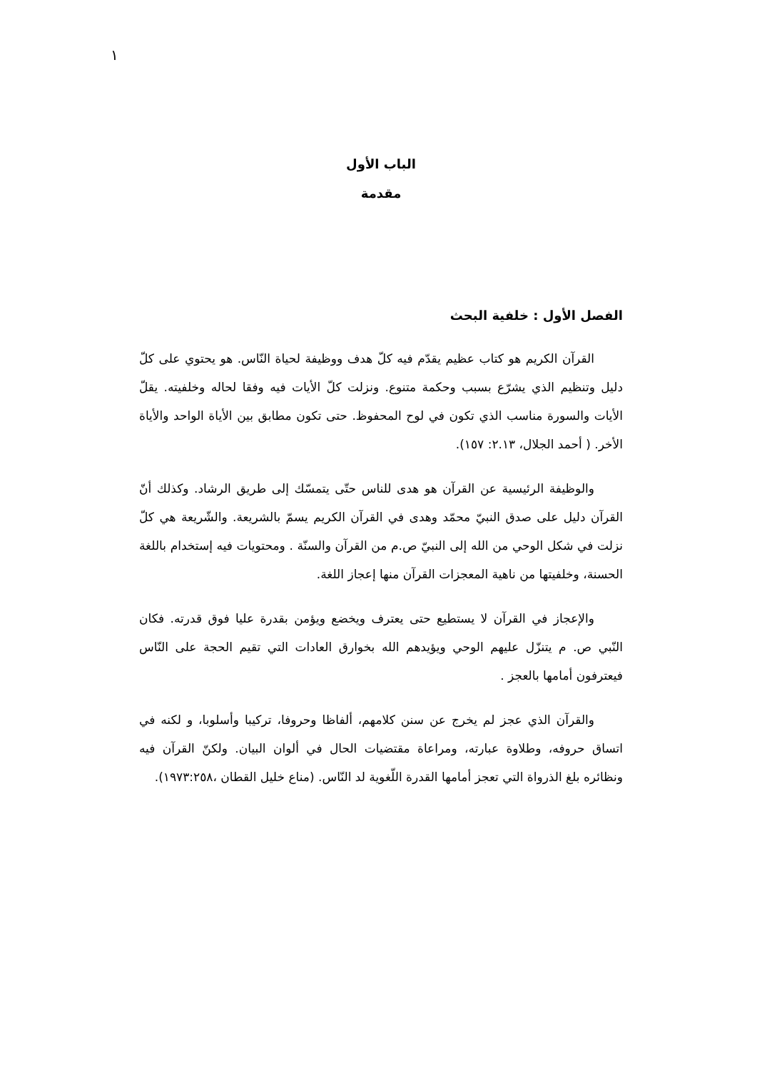١
الباب الأول
مقدمة
الفصل الأول : خلفية البحث
القرآن الكريم هو كتاب عظيم يقدّم فيه كلّ هدف ووظيفة لحياة النّاس. هو يحتوي على كلّ دليل وتنظيم الذي يشرّع بسبب وحكمة متنوع. ونزلت كلّ الأيات فيه وفقا لحاله وخلفيته. يقلّ الأيات والسورة مناسب الذي تكون في لوح المحفوظ. حتى تكون مطابق بين الأياة الواحد والأياة الأخر. ( أحمد الجلال، ٢.١٣: ١٥٧).
والوظيفة الرئيسية عن القرآن هو هدى للناس حتّى يتمسّك إلى طريق الرشاد. وكذلك أنّ القرآن دليل على صدق النبيّ محمّد وهدى في القرآن الكريم يسمّ بالشريعة. والشّريعة هي كلّ نزلت في شكل الوحي من الله إلى النبيّ ص.م من القرآن والسنّة . ومحتويات فيه إستخدام باللغة الحسنة، وخلفيتها من ناهية المعجزات القرآن منها إعجاز اللغة.
والإعجاز في القرآن لا يستطيع حتى يعترف ويخضع ويؤمن بقدرة عليا فوق قدرته. فكان النّبي ص. م يتنزّل عليهم الوحي ويؤيدهم الله بخوارق العادات التي تقيم الحجة على النّاس فيعترفون أمامها بالعجز .
والقرآن الذي عجز لم يخرج عن سنن كلامهم، ألفاظا وحروفا، تركيبا وأسلوبا، و لكنه في اتساق حروفه، وطلاوة عبارته، ومراعاة مقتضيات الحال في ألوان البيان. ولكنّ القرآن فيه ونظائره بلغ الذرواة التي تعجز أمامها القدرة اللّغوية لد النّاس. (مناع خليل القطان ،١٩٧٣:٢٥٨).